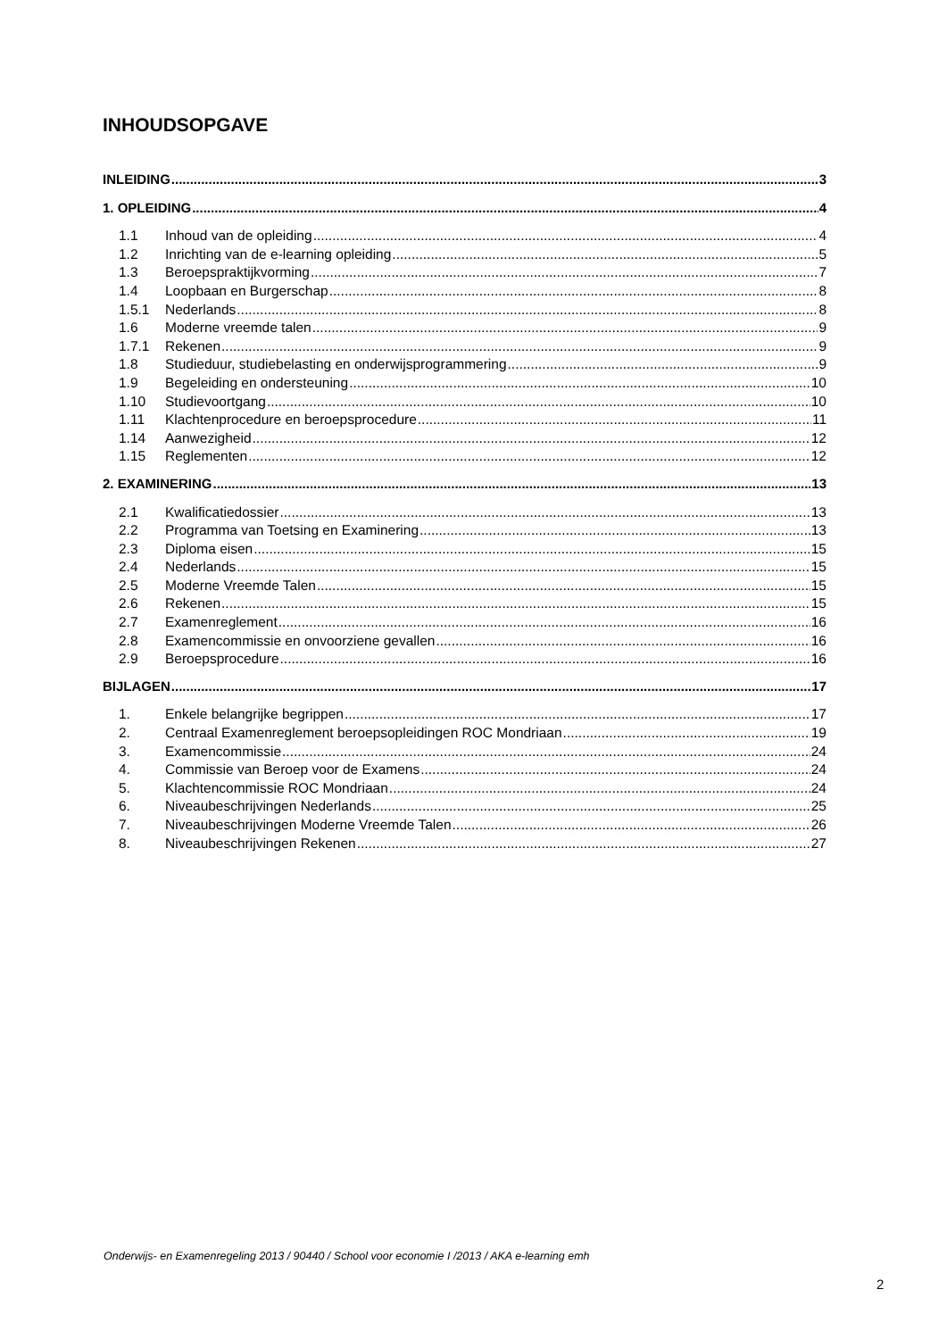INHOUDSOPGAVE
INLEIDING 3
1. OPLEIDING 4
1.1 Inhoud van de opleiding 4
1.2 Inrichting van de e-learning opleiding 5
1.3 Beroepspraktijkvorming 7
1.4 Loopbaan en Burgerschap 8
1.5.1 Nederlands 8
1.6 Moderne vreemde talen 9
1.7.1 Rekenen 9
1.8 Studieduur, studiebelasting en onderwijsprogrammering 9
1.9 Begeleiding en ondersteuning 10
1.10 Studievoortgang 10
1.11 Klachtenprocedure en beroepsprocedure 11
1.14 Aanwezigheid 12
1.15 Reglementen 12
2. EXAMINERING 13
2.1 Kwalificatiedossier 13
2.2 Programma van Toetsing en Examinering 13
2.3 Diploma eisen 15
2.4 Nederlands 15
2.5 Moderne Vreemde Talen 15
2.6 Rekenen 15
2.7 Examenreglement 16
2.8 Examencommissie en onvoorziene gevallen 16
2.9 Beroepsprocedure 16
BIJLAGEN 17
1. Enkele belangrijke begrippen 17
2. Centraal Examenreglement beroepsopleidingen ROC Mondriaan 19
3. Examencommissie 24
4. Commissie van Beroep voor de Examens 24
5. Klachtencommissie ROC Mondriaan 24
6. Niveaubeschrijvingen Nederlands 25
7. Niveaubeschrijvingen Moderne Vreemde Talen 26
8. Niveaubeschrijvingen Rekenen 27
Onderwijs- en Examenregeling 2013 / 90440 / School voor economie I /2013 / AKA e-learning emh
2